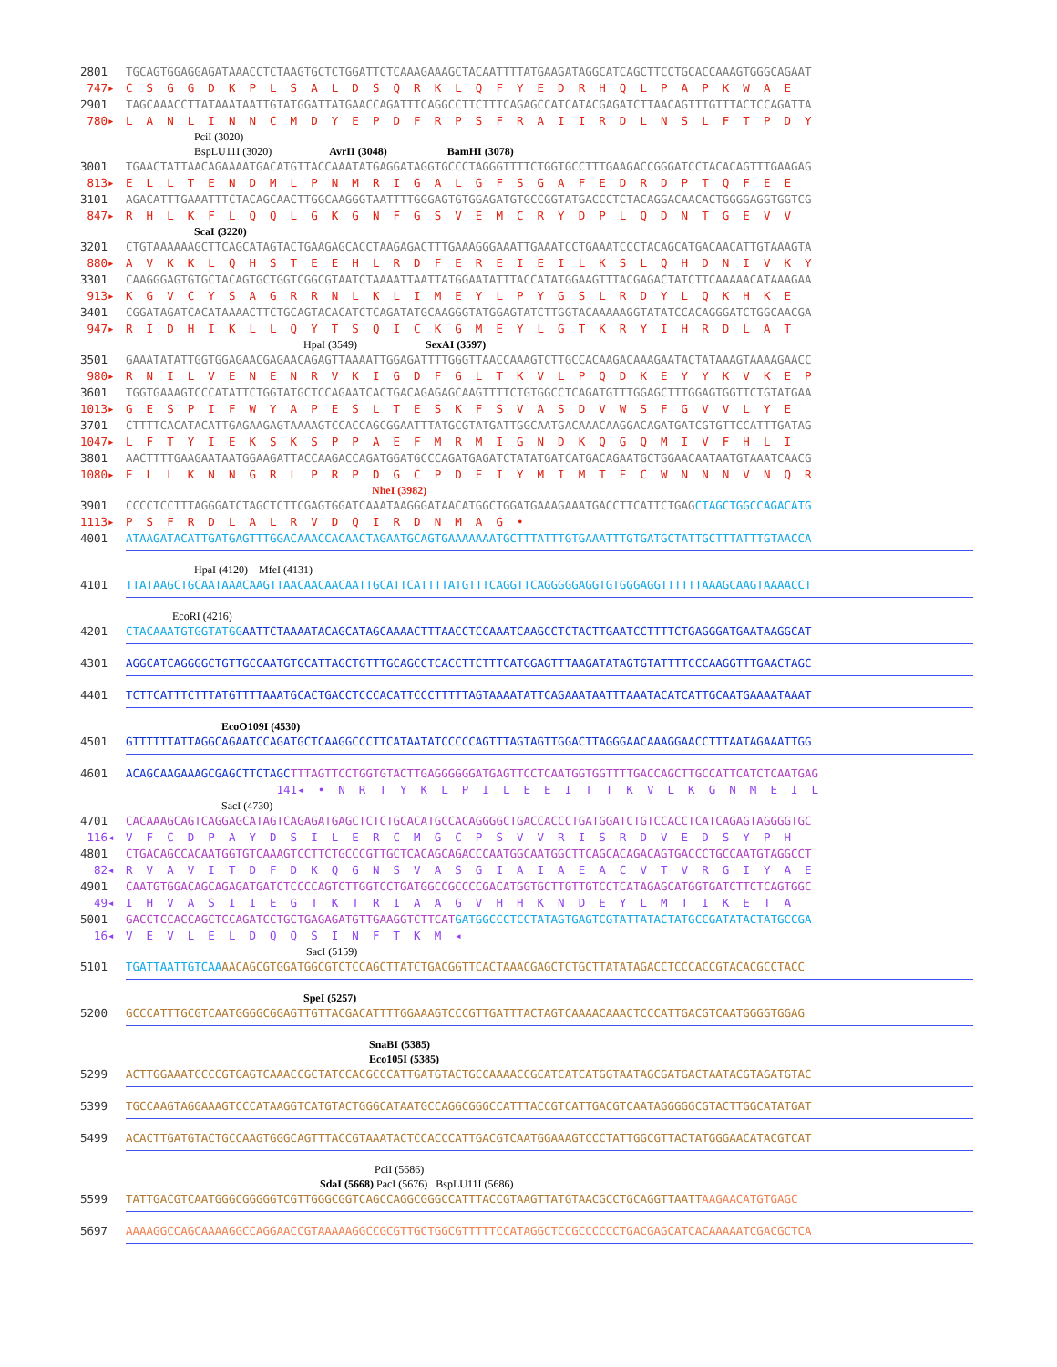2801 TGCAGTGGAGGAGATAAACCTCTAAGTGCTCTGGATTCTCAAAGAAAGCTACAATTTTATGAAGATAGGCATCAGCTTCCTGCACCAAAGTGGGCAGAAT
747▸ C S G G D K P L S A L D S Q R K L Q F Y E D R H Q L P A P K W A E
2901 TAGCAAACCTTATAAATAATTGTATGGATTATGAACCAGATTTCAGGCCTTCTTTCAGAGCCATCATACGAGATCTTAACAGTTTGTTTACTCCAGATTA
780▸ L A N L I N N C M D Y E P D F R P S F R A I I R D L N S L F T P D Y
PciI (3020) BspLU11I (3020) AvrII (3048) BamHI (3078)
3001 TGAACTATTAACAGAAAATGACATGTTACCAAATATGAGGATAGGTGCCCTAGGGTTTTCTGGTGCCTTTGAAGACCGGGATCCTACACAGTTTGAAGAG
813▸ E L L T E N D M L P N M R I G A L G F S G A F E D R D P T Q F E E
3101 AGACATTTGAAATTTCTACAGCAACTTGGCAAGGGTAATTTTGGGAGTGTGGAGATGTGCCGGTATGACCCTCTACAGGACAACACTGGGGAGGTGGTCG
847▸ R H L K F L Q Q L G K G N F G S V E M C R Y D P L Q D N T G E V V
ScaI (3220)
3201 CTGTAAAAAAGCTTCAGCATAGTACTGAAGAGCACCTAAGAGACTTTGAAAGGGAAATTGAAATCCTGAAATCCCTACAGCATGACAACATTGTAAAGTA
880▸ A V K K L Q H S T E E H L R D F E R E I E I L K S L Q H D N I V K Y
3301 CAAGGGAGTGTGCTACAGTGCTGGTCGGCGTAATCTAAAATTAATTATGGAATATTTACCATATGGAAGTTTACGAGACTATCTTCAAAAACATAAAGAA
913▸ K G V C Y S A G R R N L K L I M E Y L P Y G S L R D Y L Q K H K E
3401 CGGATAGATCACATAAAACTTCTGCAGTACACATCTCAGATATGCAAGGGTATGGAGTATCTTGGTACAAAAAGGTATATCCACAGGGATCTGGCAACGA
947▸ R I D H I K L L Q Y T S Q I C K G M E Y L G T K R Y I H R D L A T
HpaI (3549) SexAI (3597)
3501 GAAATATATTGGTGGAGAACGAGAACAGAGTTAAAATTGGAGATTTTGGGTTAACCAAAGTCTTGCCACAAGACAAAGAATACTATAAAGTAAAAGAACC
980▸ R N I L V E N E N R V K I G D F G L T K V L P Q D K E Y Y K V K E P
3601 TGGTGAAAGTCCCATATTCTGGTATGCTCCAGAATCACTGACAGAGAGCAAGTTTTCTGTGGCCTCAGATGTTTGGAGCTTTGGAGTGGTTCTGTATGAA
1013▸ G E S P I F W Y A P E S L T E S K F S V A S D V W S F G V V L Y E
3701 CTTTTCACATACATTGAGAAGAGTAAAAGTCCACCAGCGGAATTTATGCGTATGATTGGCAATGACAAACAAGGACAGATGATCGTGTTCCATTTGATAG
1047▸ L F T Y I E K S K S P P A E F M R M I G N D K Q G Q M I V F H L I
3801 AACTTTTGAAGAATAATGGAAGATTACCAAGACCAGATGGATGCCCAGATGAGATCTATATGATCATGACAGAATGCTGGAACAATAATGTAAATCAACG
1080▸ E L L K N N G R L P R P D G C P D E I Y M I M T E C W N N N V N Q R
NheI (3982)
3901 CCCCTCCTTTAGGGATCTAGCTCTTCGAGTGGATCAAATAAGGGATAACATGGCTGGATGAAAGAAATGACCTTCATTCTGAG CTAGCTGGCCAGACATG
1113▸ P S F R D L A L R V D Q I R D N M A G •
4001 ATAAGATACATTGATGAGTTTGGACAAACCACAACTAGAATGCAGTGAAAAAAATGCTTTATTTGTGAAATTTGTGATGCTATTGCTTTATTTGTAACCA
HpaI (4120) MfeI (4131)
4101 TTATAAGCTGCAATAAACAAGTTAACAACAACAATTGCATTCATTTTATGTTTCAGGTTCAGGGGGAGGTGTGGGAGGTTTTTTAAAGCAAGTAAAACCT
EcoRI (4216)
4201 CTACAAATGTGGTATGG AATTCTAAAATACAGCATAGCAAAACTTTAACCTCCAAATCAAGCCTCTACTTGAATCCTTTTCTGAGGGATGAATAAGGCAT
4301 AGGCATCAGGGGCTGTTGCCAATGTGCATTAGCTGTTTGCAGCCTCACCTTCTTTCATGGAGTTTAAGATATAGTGTATTTTCCCAAGGTTTGAACTAGC
4401 TCTTCATTTCTTTATGTTTTAAATGCACTGACCTCCCACATTCCCTTTTTAGTAAAATATTCAGAAATAATTTAAATACATCATTGCAATGAAAATAAAT
EcoO109I (4530)
4501 GTTTTTTATTAGGCAGAATCCAGATGCTCAAGGCCCTTCATAATATCCCCCAGTTTAGTAGTTGGACTTAGGGAACAAAGGAACCTTTAATAGAAATTGG
4601 ACAGCAAGAAAGCGAGCTTCTAGC TTTAGTTCCTGGTGTACTTGAGGGGGGATGAGTTCCTCAATGGTGGTTTTGACCAGCTTGCCATTCATCTCAATGAG
141◂ • N R T Y K L P I L E E I T T K V L K G N M E I L
SacI (4730)
4701 CACAAAGCAGTCAGGAGCATAGTCAGAGATGAGCTCTCTGCACATGCCACAGGGGCTGACCACCCTGATGGATCTGTCCACCTCATCAGAGTAGGGGTGC
116◂ V F C D P A Y D S I L E R C M G C P S V V R I S R D V E D S Y P H
4801 CTGACAGCCACAATGGTGTCAAAGTCCTTCTGCCCGTTGCTCACAGCAGACCCAATGGCAATGGCTTCAGCACAGACAGTGACCCTGCCAATGTAGGCCT
82◂ R V A V I T D F D K Q G N S V A S G I A I A E A C V T V R G I Y A E
4901 CAATGTGGACAGCAGAGATGATCTCCCCAGTCTTGGTCCTGATGGCCGCCCCGACATGGTGCTTGTTGTCCTCATAGAGCATGGTGATCTTCTCAGTGGC
49◂ I H V A S I I E G T K T R I A A G V H H K N D E Y L M T I K E T A
5001 GACCTCCACCAGCTCCAGATCCTGCTGAGAGATGTTGAAGGTCTTCAT GATGGCCCTCCTATAGTGAGTCGTATTATACTATGCCGATATACTATGCCGA
16◂ V E V L E L D Q Q S I N F T K M ◂
SacI (5159)
5101 TGATTAATTGTCAA AACAGCGTGGATGGCGTCTCCAGCTTATCTGACGGTTCACTAAACGAGCTCTGCTTATATAGACCTCCCACCGTACACGCCTACC
SpeI (5257)
5200 GCCCATTTGCGTCAATGGGGCGGAGTTGTTACGACATTTTGGAAAGTCCCGTTGATTTACTAGTCAAAACAAACTCCCATTGACGTCAATGGGGTGGAG
SnaBI (5385) Eco105I (5385)
5299 ACTTGGAAATCCCCGTGAGTCAAACCGCTATCCACGCCCATTGATGTACTGCCAAAACCGCATCATCATGGTAATAGCGATGACTAATACGTAGATGTAC
5399 TGCCAAGTAGGAAAGTCCCATAAGGTCATGTACTGGGCATAATGCCAGGCGGGCCATTTACCGTCATTGACGTCAATAGGGGGCGTACTTGGCATATGAT
5499 ACACTTGATGTACTGCCAAGTGGGCAGTTTACCGTAAATACTCCACCCATTGACGTCAATGGAAAGTCCCTATTGGCGTTACTATGGGAACATACGTCAT
PciI (5686) SdaI (5668) PacI (5676) BspLU11I (5686)
5599 TATTGACGTCAATGGGCGGGGGTCGTTGGGCGGTCAGCCAGGCGGGCCATTTACCGTAAGTTATGTAACGCCTGCAGGTTAATT AAGAACATGTGAGC
5697 AAAAGGCCAGCAAAAGGCCAGGAACCGTAAAAAGGCCGCGTTGCTGGCGTTTTTCCATAGGCTCCGCCCCCCTGACGAGCATCACAAAAATCGACGCTCA